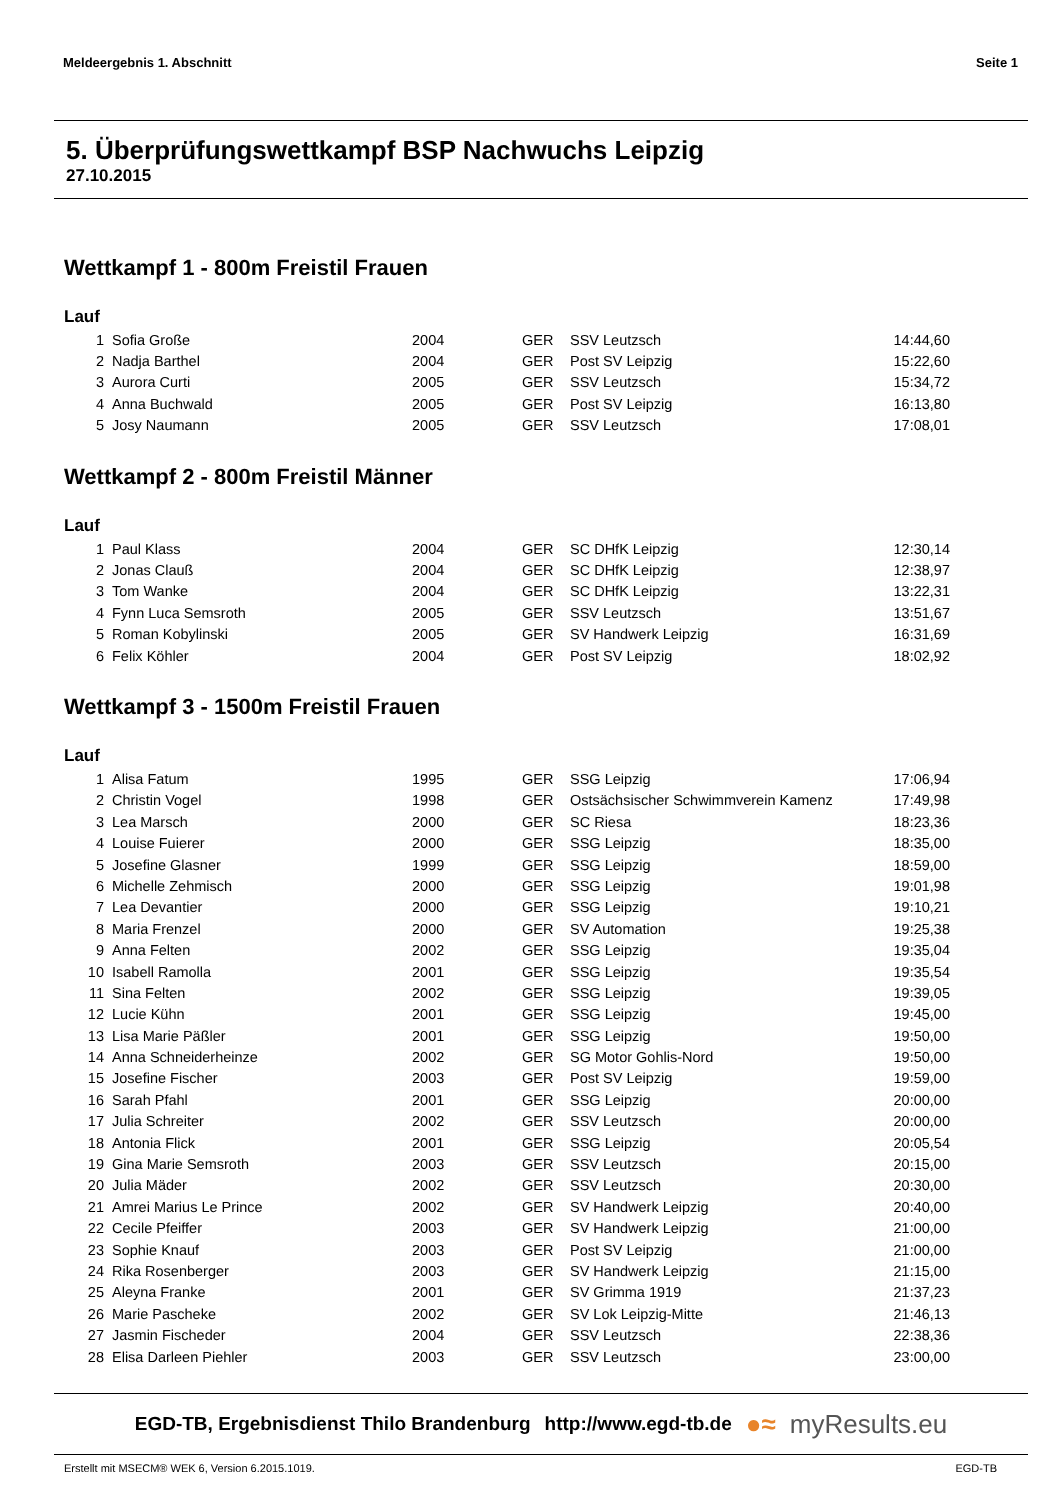Meldeergebnis 1. Abschnitt Seite 1
5. Überprüfungswettkampf BSP Nachwuchs Leipzig
27.10.2015
Wettkampf 1 - 800m Freistil Frauen
Lauf
| 1 | Sofia Große | 2004 | GER | SSV Leutzsch | 14:44,60 |
| 2 | Nadja Barthel | 2004 | GER | Post SV Leipzig | 15:22,60 |
| 3 | Aurora Curti | 2005 | GER | SSV Leutzsch | 15:34,72 |
| 4 | Anna Buchwald | 2005 | GER | Post SV Leipzig | 16:13,80 |
| 5 | Josy Naumann | 2005 | GER | SSV Leutzsch | 17:08,01 |
Wettkampf 2 - 800m Freistil Männer
Lauf
| 1 | Paul Klass | 2004 | GER | SC DHfK Leipzig | 12:30,14 |
| 2 | Jonas Clauß | 2004 | GER | SC DHfK Leipzig | 12:38,97 |
| 3 | Tom Wanke | 2004 | GER | SC DHfK Leipzig | 13:22,31 |
| 4 | Fynn Luca Semsroth | 2005 | GER | SSV Leutzsch | 13:51,67 |
| 5 | Roman Kobylinski | 2005 | GER | SV Handwerk Leipzig | 16:31,69 |
| 6 | Felix Köhler | 2004 | GER | Post SV Leipzig | 18:02,92 |
Wettkampf 3 - 1500m Freistil Frauen
Lauf
| 1 | Alisa Fatum | 1995 | GER | SSG Leipzig | 17:06,94 |
| 2 | Christin Vogel | 1998 | GER | Ostsächsischer Schwimmverein Kamenz | 17:49,98 |
| 3 | Lea Marsch | 2000 | GER | SC Riesa | 18:23,36 |
| 4 | Louise Fuierer | 2000 | GER | SSG Leipzig | 18:35,00 |
| 5 | Josefine Glasner | 1999 | GER | SSG Leipzig | 18:59,00 |
| 6 | Michelle Zehmisch | 2000 | GER | SSG Leipzig | 19:01,98 |
| 7 | Lea Devantier | 2000 | GER | SSG Leipzig | 19:10,21 |
| 8 | Maria Frenzel | 2000 | GER | SV Automation | 19:25,38 |
| 9 | Anna Felten | 2002 | GER | SSG Leipzig | 19:35,04 |
| 10 | Isabell Ramolla | 2001 | GER | SSG Leipzig | 19:35,54 |
| 11 | Sina Felten | 2002 | GER | SSG Leipzig | 19:39,05 |
| 12 | Lucie Kühn | 2001 | GER | SSG Leipzig | 19:45,00 |
| 13 | Lisa Marie Päßler | 2001 | GER | SSG Leipzig | 19:50,00 |
| 14 | Anna Schneiderheinze | 2002 | GER | SG Motor Gohlis-Nord | 19:50,00 |
| 15 | Josefine Fischer | 2003 | GER | Post SV Leipzig | 19:59,00 |
| 16 | Sarah Pfahl | 2001 | GER | SSG Leipzig | 20:00,00 |
| 17 | Julia Schreiter | 2002 | GER | SSV Leutzsch | 20:00,00 |
| 18 | Antonia Flick | 2001 | GER | SSG Leipzig | 20:05,54 |
| 19 | Gina Marie Semsroth | 2003 | GER | SSV Leutzsch | 20:15,00 |
| 20 | Julia Mäder | 2002 | GER | SSV Leutzsch | 20:30,00 |
| 21 | Amrei Marius Le Prince | 2002 | GER | SV Handwerk Leipzig | 20:40,00 |
| 22 | Cecile Pfeiffer | 2003 | GER | SV Handwerk Leipzig | 21:00,00 |
| 23 | Sophie Knauf | 2003 | GER | Post SV Leipzig | 21:00,00 |
| 24 | Rika Rosenberger | 2003 | GER | SV Handwerk Leipzig | 21:15,00 |
| 25 | Aleyna Franke | 2001 | GER | SV Grimma 1919 | 21:37,23 |
| 26 | Marie Pascheke | 2002 | GER | SV Lok Leipzig-Mitte | 21:46,13 |
| 27 | Jasmin Fischeder | 2004 | GER | SSV Leutzsch | 22:38,36 |
| 28 | Elisa Darleen Piehler | 2003 | GER | SSV Leutzsch | 23:00,00 |
EGD-TB, Ergebnisdienst Thilo Brandenburg http://www.egd-tb.de ●≈ myResults.eu
Erstellt mit MSECM® WEK 6, Version 6.2015.1019. EGD-TB